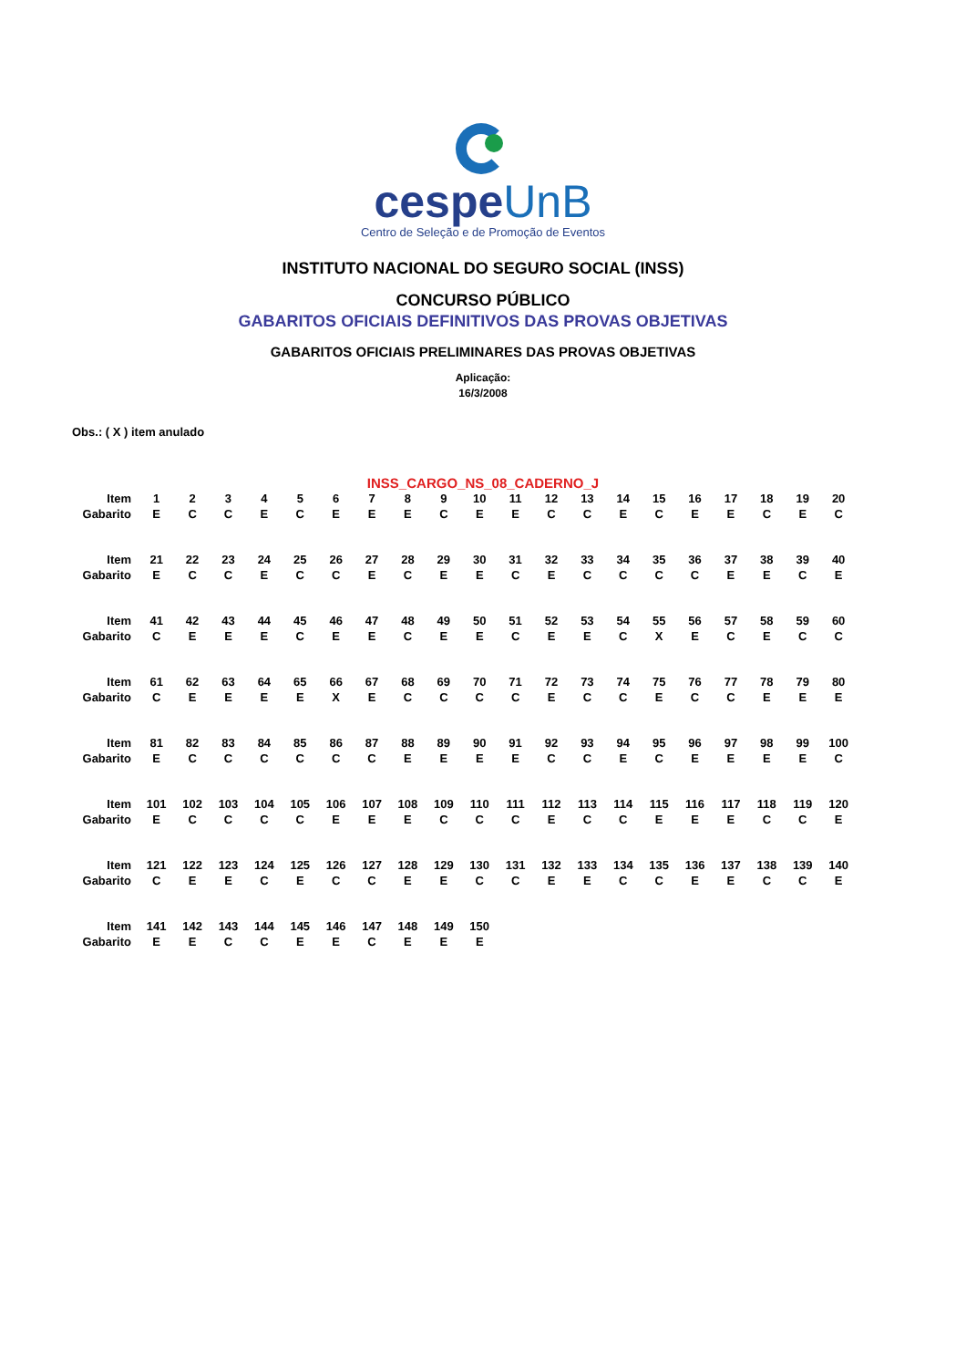cespeUnB
Centro de Seleção e de Promoção de Eventos
INSTITUTO NACIONAL DO SEGURO SOCIAL (INSS)
CONCURSO PÚBLICO
GABARITOS OFICIAIS DEFINITIVOS DAS PROVAS OBJETIVAS
GABARITOS OFICIAIS PRELIMINARES DAS PROVAS OBJETIVAS
Aplicação:
16/3/2008
Obs.: ( X ) item anulado
INSS_CARGO_NS_08_CADERNO_J
| Item | 1 | 2 | 3 | 4 | 5 | 6 | 7 | 8 | 9 | 10 | 11 | 12 | 13 | 14 | 15 | 16 | 17 | 18 | 19 | 20 |
| Gabarito | E | C | C | E | C | E | E | E | C | E | E | C | C | E | C | E | E | C | E | C |
| Item | 21 | 22 | 23 | 24 | 25 | 26 | 27 | 28 | 29 | 30 | 31 | 32 | 33 | 34 | 35 | 36 | 37 | 38 | 39 | 40 |
| Gabarito | E | C | C | E | C | C | E | C | E | E | C | E | C | C | C | C | E | E | C | E |
| Item | 41 | 42 | 43 | 44 | 45 | 46 | 47 | 48 | 49 | 50 | 51 | 52 | 53 | 54 | 55 | 56 | 57 | 58 | 59 | 60 |
| Gabarito | C | E | E | E | C | E | E | C | E | E | C | E | E | C | X | E | C | E | C | C |
| Item | 61 | 62 | 63 | 64 | 65 | 66 | 67 | 68 | 69 | 70 | 71 | 72 | 73 | 74 | 75 | 76 | 77 | 78 | 79 | 80 |
| Gabarito | C | E | E | E | E | X | E | C | C | C | C | E | C | C | E | C | C | E | E | E |
| Item | 81 | 82 | 83 | 84 | 85 | 86 | 87 | 88 | 89 | 90 | 91 | 92 | 93 | 94 | 95 | 96 | 97 | 98 | 99 | 100 |
| Gabarito | E | C | C | C | C | C | C | E | E | E | E | C | C | E | C | E | E | E | E | C |
| Item | 101 | 102 | 103 | 104 | 105 | 106 | 107 | 108 | 109 | 110 | 111 | 112 | 113 | 114 | 115 | 116 | 117 | 118 | 119 | 120 |
| Gabarito | E | C | C | C | C | E | E | E | C | C | C | E | C | C | E | E | E | C | C | E |
| Item | 121 | 122 | 123 | 124 | 125 | 126 | 127 | 128 | 129 | 130 | 131 | 132 | 133 | 134 | 135 | 136 | 137 | 138 | 139 | 140 |
| Gabarito | C | E | E | C | E | C | C | E | E | C | C | E | E | C | C | E | E | C | C | E |
| Item | 141 | 142 | 143 | 144 | 145 | 146 | 147 | 148 | 149 | 150 | | | | | | | | | | |
| Gabarito | E | E | C | C | E | E | C | E | E | E | | | | | | | | | | |